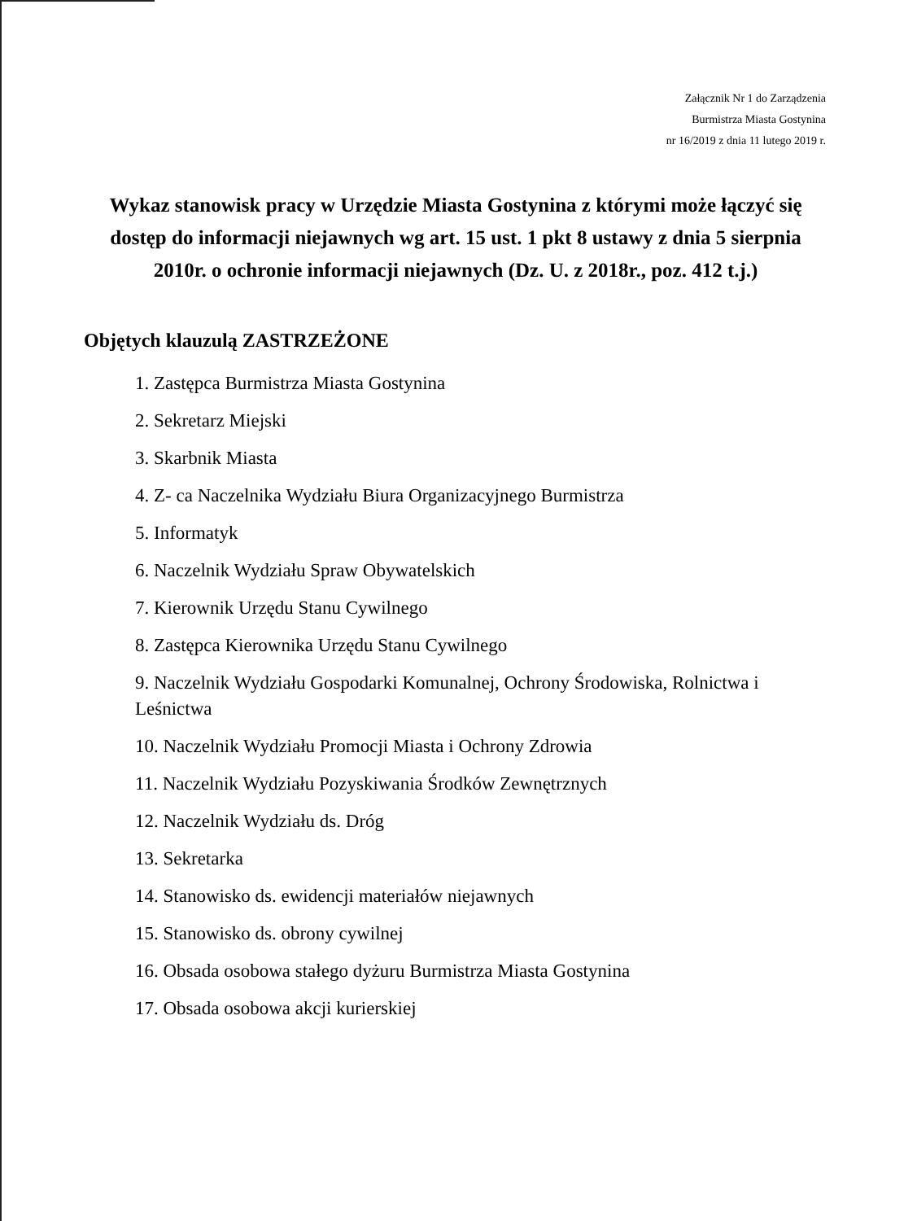Załącznik Nr 1 do Zarządzenia
Burmistrza Miasta Gostynina
nr 16/2019 z dnia 11 lutego 2019 r.
Wykaz stanowisk pracy w Urzędzie Miasta Gostynina z którymi może łączyć się dostęp do informacji niejawnych wg art. 15 ust. 1 pkt 8 ustawy z dnia 5 sierpnia 2010r. o ochronie informacji niejawnych (Dz. U. z 2018r., poz. 412 t.j.)
Objętych klauzulą ZASTRZEŻONE
1. Zastępca Burmistrza Miasta Gostynina
2. Sekretarz Miejski
3. Skarbnik Miasta
4. Z- ca Naczelnika Wydziału Biura Organizacyjnego Burmistrza
5. Informatyk
6. Naczelnik Wydziału Spraw Obywatelskich
7. Kierownik Urzędu Stanu Cywilnego
8. Zastępca Kierownika Urzędu Stanu Cywilnego
9. Naczelnik Wydziału Gospodarki Komunalnej, Ochrony Środowiska, Rolnictwa i Leśnictwa
10. Naczelnik Wydziału Promocji Miasta i Ochrony Zdrowia
11. Naczelnik Wydziału Pozyskiwania Środków Zewnętrznych
12. Naczelnik Wydziału ds. Dróg
13. Sekretarka
14. Stanowisko ds. ewidencji materiałów niejawnych
15. Stanowisko ds. obrony cywilnej
16. Obsada osobowa stałego dyżuru Burmistrza Miasta Gostynina
17. Obsada osobowa akcji kurierskiej